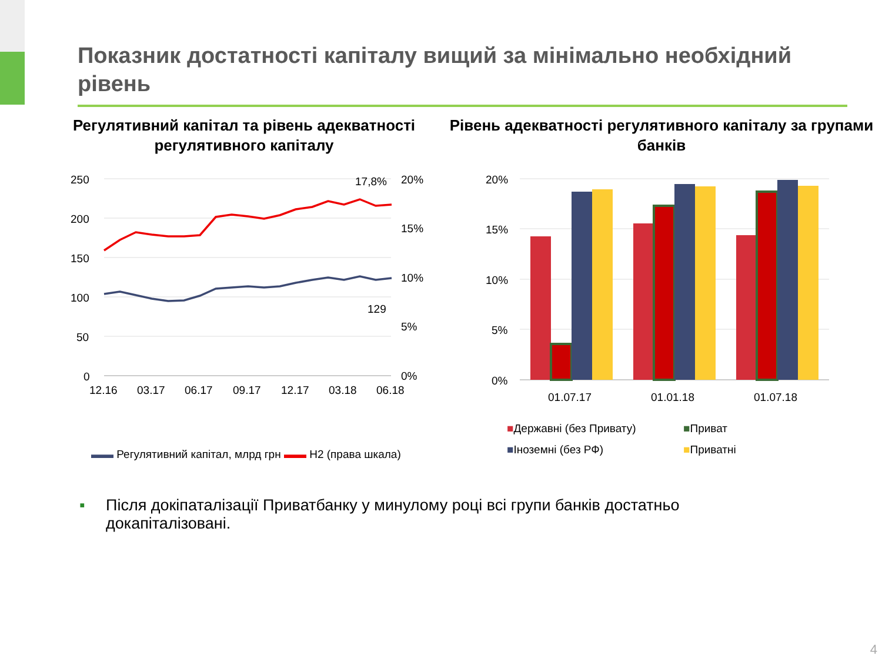Показник достатності капіталу вищий за мінімально необхідний рівень
Регулятивний капітал та рівень адекватності регулятивного капіталу
250
200
150
100
50
0
20%
15%
10%
5%
0%
12.16
03.17
06.17
09.17
12.17
03.18
06.18
17,8%
129
▬▬ Регулятивний капітал, млрд грн ▬▬ Н2 (права шкала)
Рівень адекватності регулятивного капіталу за групами банків
20%
15%
10%
5%
0%
01.07.17
01.01.18
01.07.18
■Державні (без Привату)
■Приват
■Іноземні (без РФ)
■Приватні
▪ Після докіпаталізації Приватбанку у минулому році всі групи банків достатньо
докапіталізовані.
4